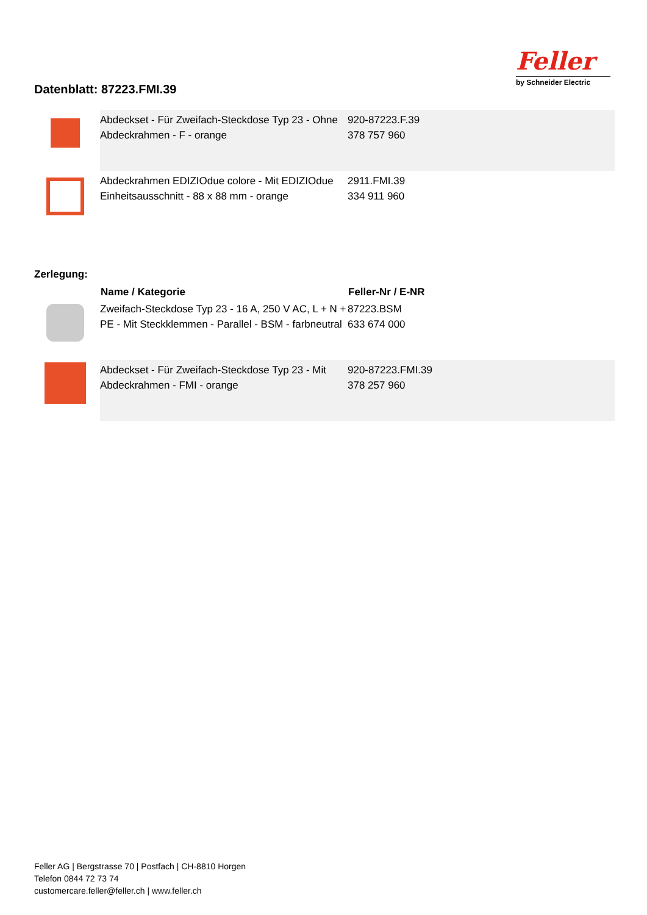Datenblatt: 87223.FMI.39
Feller
by Schneider Electric
| | Abdeckset - Für Zweifach-Steckdose Typ 23 - Ohne Abdeckrahmen - F - orange | 920-87223.F.39 378 757 960 |
| | Abdeckrahmen EDIZIOdue colore - Mit EDIZIOdue Einheitsausschnitt - 88 x 88 mm - orange | 2911.FMI.39 334 911 960 |
Zerlegung:
| | Name / Kategorie | Feller-Nr / E-NR |
| --- | --- | --- |
| | Zweifach-Steckdose Typ 23 - 16 A, 250 V AC, L + N + PE - Mit Steckklemmen - Parallel - BSM - farbneutral | 87223.BSM 633 674 000 |
| | Abdeckset - Für Zweifach-Steckdose Typ 23 - Mit Abdeckrahmen - FMI - orange | 920-87223.FMI.39 378 257 960 |
Feller AG | Bergstrasse 70 | Postfach | CH-8810 Horgen
Telefon 0844 72 73 74
customercare.feller@feller.ch | www.feller.ch